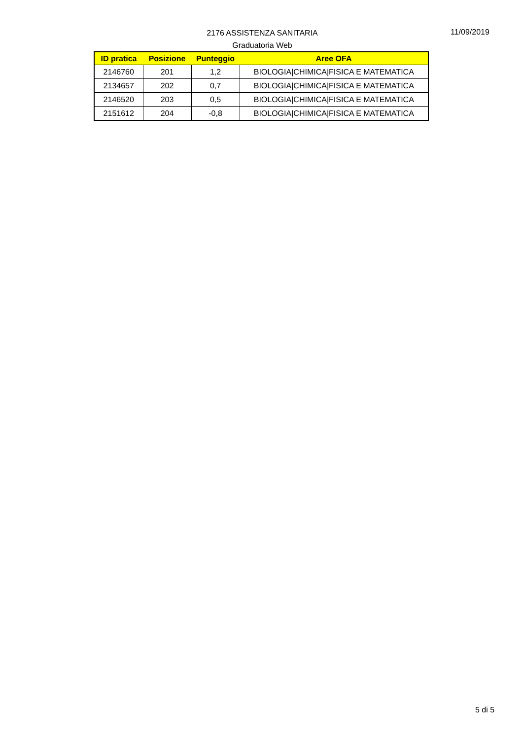2176 ASSISTENZA SANITARIA
Graduatoria Web
11/09/2019
| ID pratica | Posizione | Punteggio | Aree OFA |
| --- | --- | --- | --- |
| 2146760 | 201 | 1,2 | BIOLOGIA/CHIMICA/FISICA E MATEMATICA |
| 2134657 | 202 | 0,7 | BIOLOGIA/CHIMICA/FISICA E MATEMATICA |
| 2146520 | 203 | 0,5 | BIOLOGIA/CHIMICA/FISICA E MATEMATICA |
| 2151612 | 204 | -0,8 | BIOLOGIA/CHIMICA/FISICA E MATEMATICA |
5 di 5